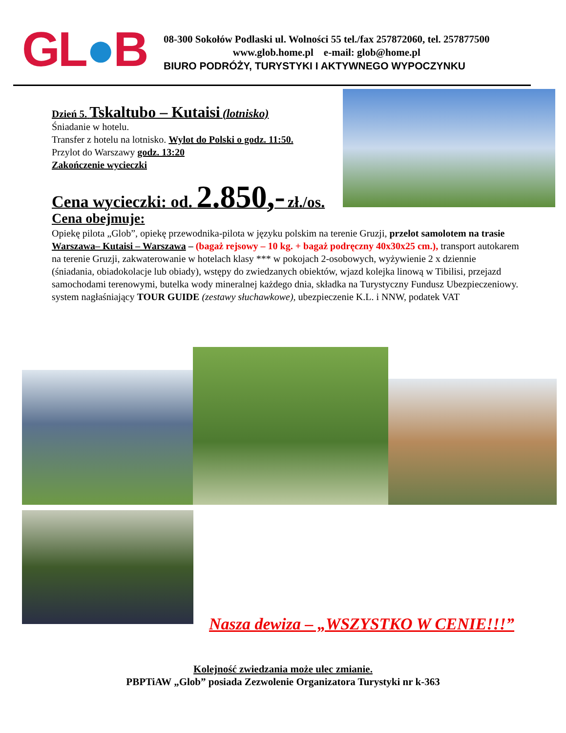GL●B
08-300 Sokołów Podlaski ul. Wolności 55 tel./fax 257872060, tel. 257877500
www.glob.home.pl e-mail: glob@home.pl
BIURO PODRÓŻY, TURYSTYKI I AKTYWNEGO WYPOCZYNKU
Dzień 5. Tskaltubo – Kutaisi (lotnisko)
Śniadanie w hotelu.
Transfer z hotelu na lotnisko. Wylot do Polski o godz. 11:50.
Przylot do Warszawy godz. 13:20
Zakończenie wycieczki
Cena wycieczki: od. 2.850,- zł./os.
Cena obejmuje:
Opiekę pilota „Glob”, opiekę przewodnika-pilota w języku polskim na terenie Gruzji, przelot samolotem na trasie Warszawa– Kutaisi – Warszawa – (bagaż rejsowy – 10 kg. + bagaż podręczny 40x30x25 cm.), transport autokarem na terenie Gruzji, zakwaterowanie w hotelach klasy *** w pokojach 2-osobowych, wyżywienie 2 x dziennie (śniadania, obiadokolacje lub obiady), wstępy do zwiedzanych obiektów, wjazd kolejka linową w Tibilisi, przejazd samochodami terenowymi, butelka wody mineralnej każdego dnia, składka na Turystyczny Fundusz Ubezpieczeniowy. system nagłaśniający TOUR GUIDE (zestawy słuchawkowe), ubezpieczenie K.L. i NNW, podatek VAT
Nasza dewiza – „WSZYSTKO W CENIE!!!”
Kolejność zwiedzania może ulec zmianie.
PBPTiAW „Glob” posiada Zezwolenie Organizatora Turystyki nr k-363